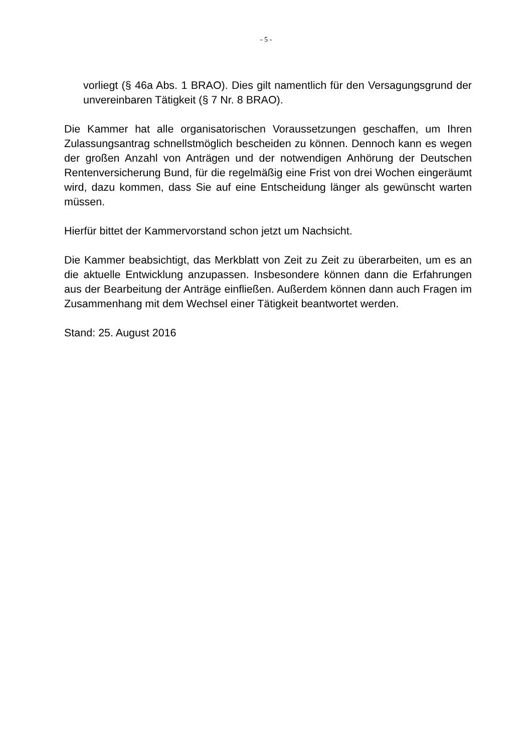- 5 -
vorliegt (§ 46a Abs. 1 BRAO). Dies gilt namentlich für den Versagungsgrund der unvereinbaren Tätigkeit (§ 7 Nr. 8 BRAO).
Die Kammer hat alle organisatorischen Voraussetzungen geschaffen, um Ihren Zulassungsantrag schnellstmöglich bescheiden zu können. Dennoch kann es wegen der großen Anzahl von Anträgen und der notwendigen Anhörung der Deutschen Rentenversicherung Bund, für die regelmäßig eine Frist von drei Wochen eingeräumt wird, dazu kommen, dass Sie auf eine Entscheidung länger als gewünscht warten müssen.
Hierfür bittet der Kammervorstand schon jetzt um Nachsicht.
Die Kammer beabsichtigt, das Merkblatt von Zeit zu Zeit zu überarbeiten, um es an die aktuelle Entwicklung anzupassen. Insbesondere können dann die Erfahrungen aus der Bearbeitung der Anträge einfließen. Außerdem können dann auch Fragen im Zusammenhang mit dem Wechsel einer Tätigkeit beantwortet werden.
Stand: 25. August 2016